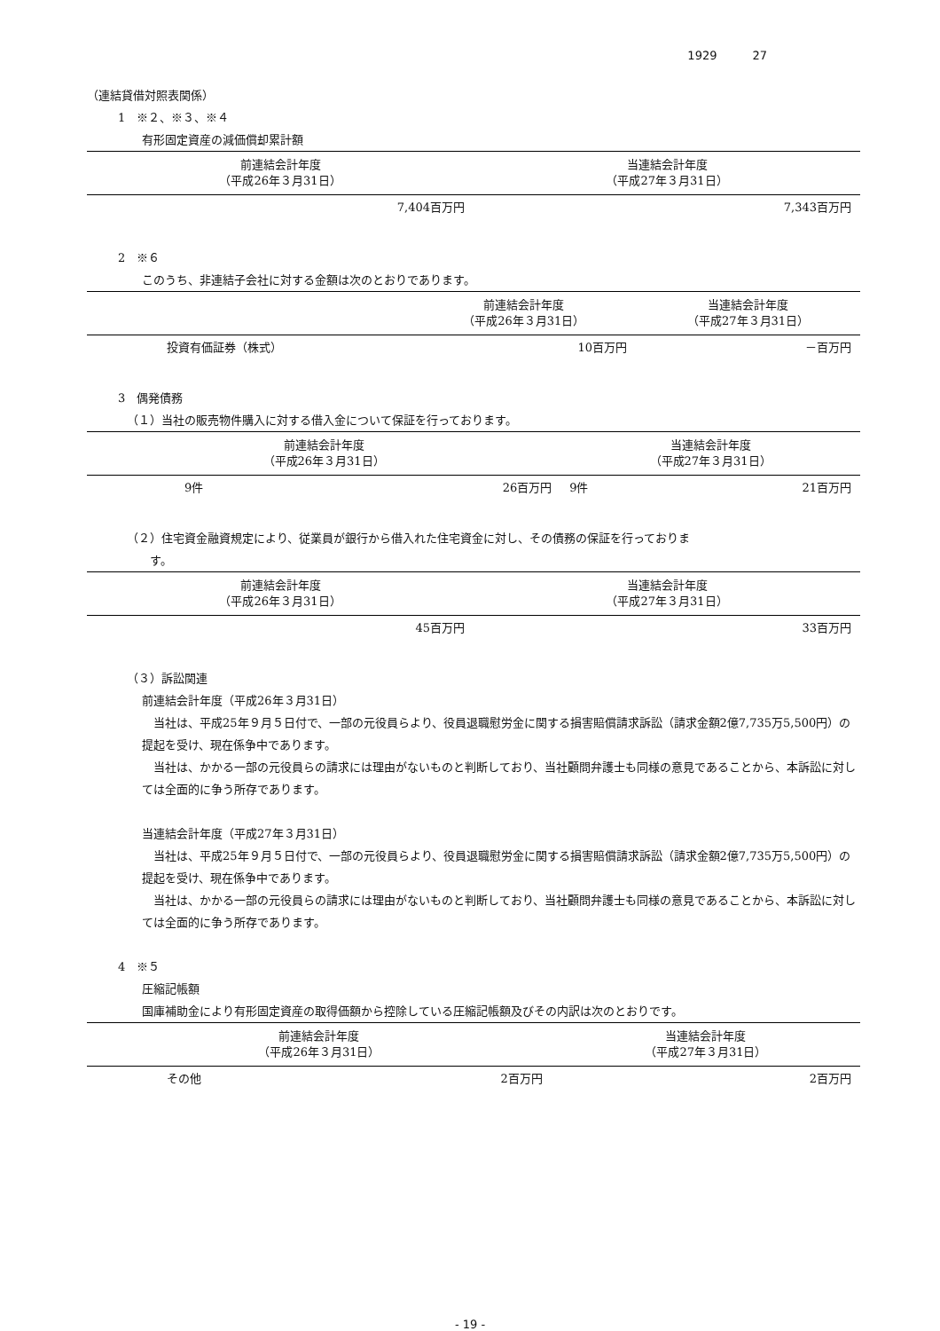1929 27
（連結貸借対照表関係）
1　※２、※３、※４
有形固定資産の減価償却累計額
| 前連結会計年度 （平成26年３月31日） | 当連結会計年度 （平成27年３月31日） |
| --- | --- |
| 7,404百万円 | 7,343百万円 |
2　※６
このうち、非連結子会社に対する金額は次のとおりであります。
| | 前連結会計年度 （平成26年３月31日） | 当連結会計年度 （平成27年３月31日） |
| --- | --- | --- |
| 投資有価証券（株式） | 10百万円 | －百万円 |
3　偶発債務
（１）当社の販売物件購入に対する借入金について保証を行っております。
| 前連結会計年度 （平成26年３月31日） | | 当連結会計年度 （平成27年３月31日） | |
| --- | --- | --- | --- |
| 9件 | 26百万円 | 9件 | 21百万円 |
（２）住宅資金融資規定により、従業員が銀行から借入れた住宅資金に対し、その債務の保証を行っておりま
　　す。
| 前連結会計年度 （平成26年３月31日） | 当連結会計年度 （平成27年３月31日） |
| --- | --- |
| 45百万円 | 33百万円 |
（３）訴訟関連
前連結会計年度（平成26年３月31日）
当社は、平成25年９月５日付で、一部の元役員らより、役員退職慰労金に関する損害賠償請求訴訟（請求金額2億7,735万5,500円）の提起を受け、現在係争中であります。
当社は、かかる一部の元役員らの請求には理由がないものと判断しており、当社顧問弁護士も同様の意見であることから、本訴訟に対しては全面的に争う所存であります。
当連結会計年度（平成27年３月31日）
当社は、平成25年９月５日付で、一部の元役員らより、役員退職慰労金に関する損害賠償請求訴訟（請求金額2億7,735万5,500円）の提起を受け、現在係争中であります。
当社は、かかる一部の元役員らの請求には理由がないものと判断しており、当社顧問弁護士も同様の意見であることから、本訴訟に対しては全面的に争う所存であります。
4　※５
圧縮記帳額
国庫補助金により有形固定資産の取得価額から控除している圧縮記帳額及びその内訳は次のとおりです。
| 前連結会計年度 （平成26年３月31日） | | 当連結会計年度 （平成27年３月31日） |
| --- | --- | --- |
| その他 | 2百万円 | 2百万円 |
- 19 -